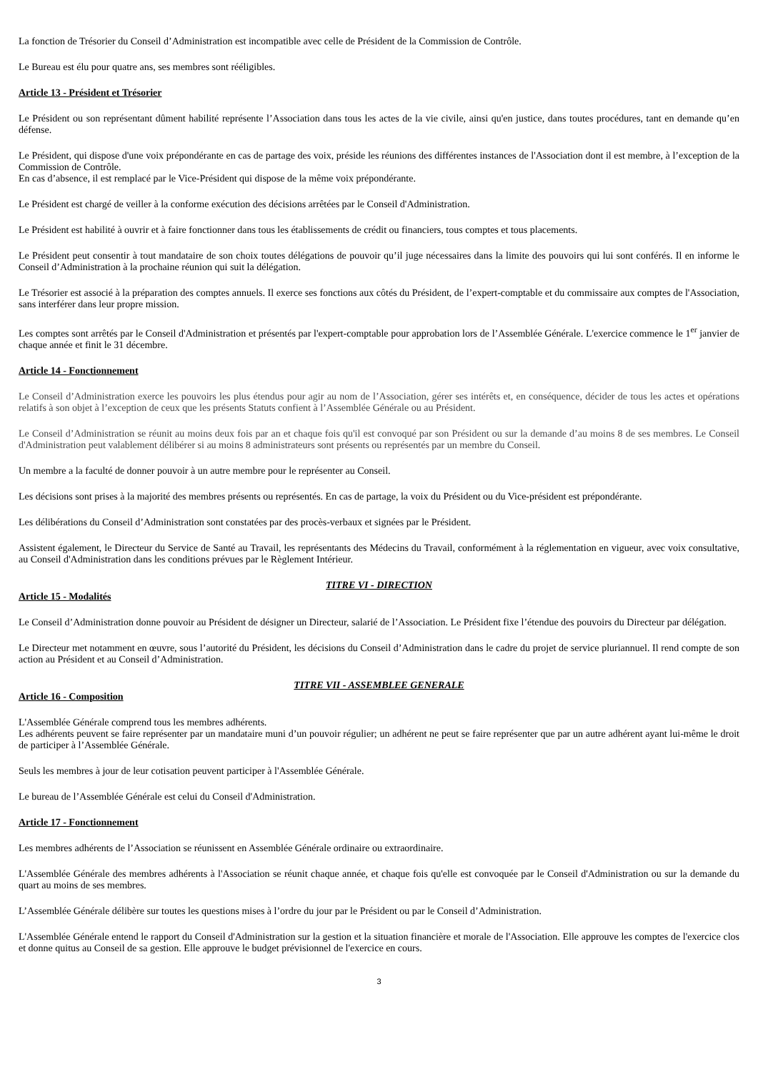La fonction de Trésorier du Conseil d’Administration est incompatible avec celle de Président de la Commission de Contrôle.
Le Bureau est élu pour quatre ans, ses membres sont rééligibles.
Article 13 - Président et Trésorier
Le Président ou son représentant dûment habilité représente l’Association dans tous les actes de la vie civile, ainsi qu'en justice, dans toutes procédures, tant en demande qu’en défense.
Le Président, qui dispose d'une voix prépondérante en cas de partage des voix, préside les réunions des différentes instances de l'Association dont il est membre, à l’exception de la Commission de Contrôle.
En cas d’absence, il est remplacé par le Vice-Président qui dispose de la même voix prépondérante.
Le Président est chargé de veiller à la conforme exécution des décisions arrêtées par le Conseil d'Administration.
Le Président est habilité à ouvrir et à faire fonctionner dans tous les établissements de crédit ou financiers, tous comptes et tous placements.
Le Président peut consentir à tout mandataire de son choix toutes délégations de pouvoir qu’il juge nécessaires dans la limite des pouvoirs qui lui sont conférés. Il en informe le Conseil d’Administration à la prochaine réunion qui suit la délégation.
Le Trésorier est associé à la préparation des comptes annuels. Il exerce ses fonctions aux côtés du Président, de l’expert-comptable et du commissaire aux comptes de l'Association, sans interférer dans leur propre mission.
Les comptes sont arrêtés par le Conseil d'Administration et présentés par l'expert-comptable pour approbation lors de l’Assemblée Générale. L'exercice commence le 1<sup>er</sup> janvier de chaque année et finit le 31 décembre.
Article 14 - Fonctionnement
Le Conseil d’Administration exerce les pouvoirs les plus étendus pour agir au nom de l’Association, gérer ses intérêts et, en conséquence, décider de tous les actes et opérations relatifs à son objet à l’exception de ceux que les présents Statuts confient à l’Assemblée Générale ou au Président.
Le Conseil d’Administration se réunit au moins deux fois par an et chaque fois qu'il est convoqué par son Président ou sur la demande d’au moins 8 de ses membres. Le Conseil d'Administration peut valablement délibérer si au moins 8 administrateurs sont présents ou représentés par un membre du Conseil.
Un membre a la faculté de donner pouvoir à un autre membre pour le représenter au Conseil.
Les décisions sont prises à la majorité des membres présents ou représentés. En cas de partage, la voix du Président ou du Vice-président est prépondérante.
Les délibérations du Conseil d’Administration sont constatées par des procès-verbaux et signées par le Président.
Assistent également, le Directeur du Service de Santé au Travail, les représentants des Médecins du Travail, conformément à la réglementation en vigueur, avec voix consultative, au Conseil d'Administration dans les conditions prévues par le Règlement Intérieur.
TITRE VI - DIRECTION
Article 15 - Modalités
Le Conseil d’Administration donne pouvoir au Président de désigner un Directeur, salarié de l’Association. Le Président fixe l’étendue des pouvoirs du Directeur par délégation.
Le Directeur met notamment en œuvre, sous l’autorité du Président, les décisions du Conseil d’Administration dans le cadre du projet de service pluriannuel. Il rend compte de son action au Président et au Conseil d’Administration.
TITRE VII - ASSEMBLEE GENERALE
Article 16 - Composition
L'Assemblée Générale comprend tous les membres adhérents.
Les adhérents peuvent se faire représenter par un mandataire muni d’un pouvoir régulier; un adhérent ne peut se faire représenter que par un autre adhérent ayant lui-même le droit de participer à l’Assemblée Générale.
Seuls les membres à jour de leur cotisation peuvent participer à l'Assemblée Générale.
Le bureau de l’Assemblée Générale est celui du Conseil d'Administration.
Article 17 - Fonctionnement
Les membres adhérents de l’Association se réunissent en Assemblée Générale ordinaire ou extraordinaire.
L'Assemblée Générale des membres adhérents à l'Association se réunit chaque année, et chaque fois qu'elle est convoquée par le Conseil d'Administration ou sur la demande du quart au moins de ses membres.
L’Assemblée Générale délibère sur toutes les questions mises à l’ordre du jour par le Président ou par le Conseil d’Administration.
L'Assemblée Générale entend le rapport du Conseil d'Administration sur la gestion et la situation financière et morale de l'Association. Elle approuve les comptes de l'exercice clos et donne quitus au Conseil de sa gestion. Elle approuve le budget prévisionnel de l'exercice en cours.
3